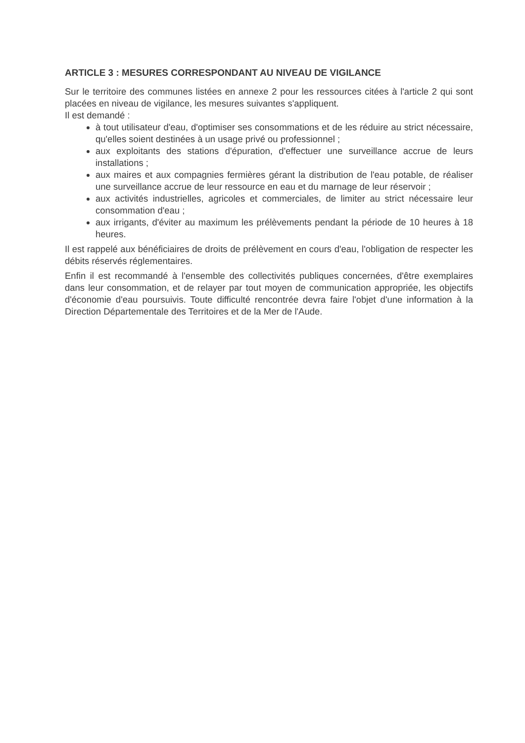ARTICLE 3 : MESURES CORRESPONDANT AU NIVEAU DE VIGILANCE
Sur le territoire des communes listées en annexe 2 pour les ressources citées à l'article 2 qui sont placées en niveau de vigilance, les mesures suivantes s'appliquent.
Il est demandé :
à tout utilisateur d'eau, d'optimiser ses consommations et de les réduire au strict nécessaire, qu'elles soient destinées à un usage privé ou professionnel ;
aux exploitants des stations d'épuration, d'effectuer une surveillance accrue de leurs installations ;
aux maires et aux compagnies fermières gérant la distribution de l'eau potable, de réaliser une surveillance accrue de leur ressource en eau et du marnage de leur réservoir ;
aux activités industrielles, agricoles et commerciales, de limiter au strict nécessaire leur consommation d'eau ;
aux irrigants, d'éviter au maximum les prélèvements pendant la période de 10 heures à 18 heures.
Il est rappelé aux bénéficiaires de droits de prélèvement en cours d'eau, l'obligation de respecter les débits réservés réglementaires.
Enfin il est recommandé à l'ensemble des collectivités publiques concernées, d'être exemplaires dans leur consommation, et de relayer par tout moyen de communication appropriée, les objectifs d'économie d'eau poursuivis. Toute difficulté rencontrée devra faire l'objet d'une information à la Direction Départementale des Territoires et de la Mer de l'Aude.